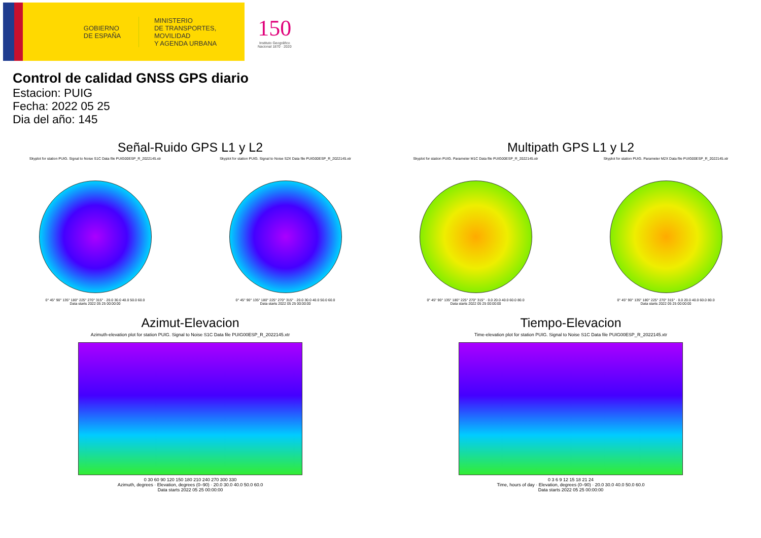GOBIERNO
DE ESPAÑA
MINISTERIO
DE TRANSPORTES, MOVILIDAD
Y AGENDA URBANA
150
Instituto Geográfico
Nacional 1870 · 2020
Control de calidad GNSS GPS diario
Estacion: PUIG
Fecha: 2022 05 25
Dia del año: 145
Señal-Ruido GPS L1 y L2
Skyplot for station PUIG. Signal to Noise S1C Data file PUIG00ESP_R_2022145.xtr
0° 45° 90° 135° 180° 225° 270° 315° · 20.0 30.0 40.0 50.0 60.0
Data starts 2022 05 25 00:00:00
Skyplot for station PUIG. Signal to Noise S2X Data file PUIG00ESP_R_2022145.xtr
0° 45° 90° 135° 180° 225° 270° 315° · 20.0 30.0 40.0 50.0 60.0
Data starts 2022 05 25 00:00:00
Multipath GPS L1 y L2
Skyplot for station PUIG. Parameter M1C Data file PUIG00ESP_R_2022145.xtr
0° 45° 90° 135° 180° 225° 270° 315° · 0.0 20.0 40.0 60.0 80.0
Data starts 2022 05 25 00:00:00
Skyplot for station PUIG. Parameter M2X Data file PUIG00ESP_R_2022145.xtr
0° 45° 90° 135° 180° 225° 270° 315° · 0.0 20.0 40.0 60.0 80.0
Data starts 2022 05 25 00:00:00
Azimut-Elevacion
Azimuth-elevation plot for station PUIG. Signal to Noise S1C Data file PUIG00ESP_R_2022145.xtr
0 30 60 90 120 150 180 210 240 270 300 330
Azimuth, degrees · Elevation, degrees (0–90) · 20.0 30.0 40.0 50.0 60.0
Data starts 2022 05 25 00:00:00
Tiempo-Elevacion
Time-elevation plot for station PUIG. Signal to Noise S1C Data file PUIG00ESP_R_2022145.xtr
0 3 6 9 12 15 18 21 24
Time, hours of day · Elevation, degrees (0–90) · 20.0 30.0 40.0 50.0 60.0
Data starts 2022 05 25 00:00:00